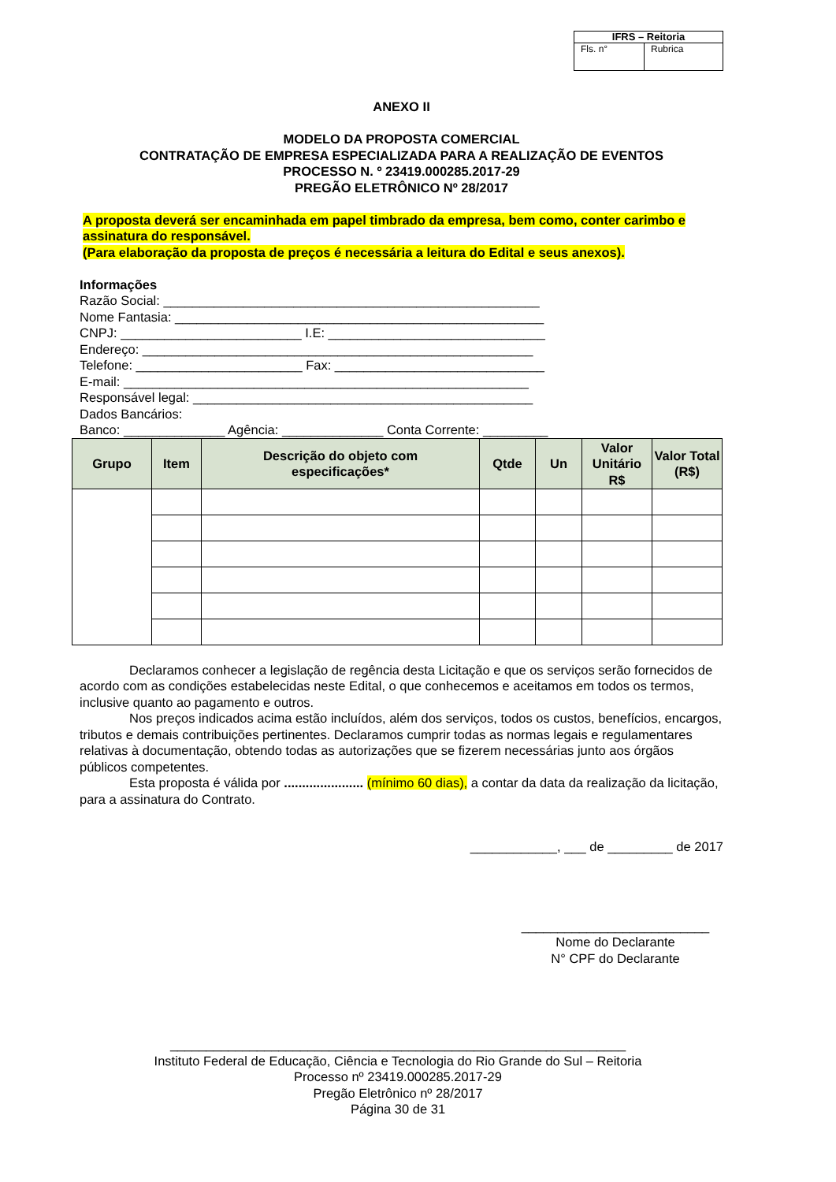| IFRS – Reitoria | |
| Fls. n° | Rubrica |
ANEXO II
MODELO DA PROPOSTA COMERCIAL
CONTRATAÇÃO DE EMPRESA ESPECIALIZADA PARA A REALIZAÇÃO DE EVENTOS
PROCESSO N. º 23419.000285.2017-29
PREGÃO ELETRÔNICO Nº 28/2017
A proposta deverá ser encaminhada em papel timbrado da empresa, bem como, conter carimbo e assinatura do responsável.
(Para elaboração da proposta de preços é necessária a leitura do Edital e seus anexos).
Informações
Razão Social: ____________________________________________________
Nome Fantasia: ___________________________________________________
CNPJ: _________________________ I.E: ______________________________
Endereço: ______________________________________________________
Telefone: _______________________ Fax: _____________________________
E-mail: ________________________________________________________
Responsável legal: _______________________________________________
Dados Bancários:
Banco: ______________ Agência: ______________ Conta Corrente: _________
| Grupo | Item | Descrição do objeto com especificações* | Qtde | Un | Valor Unitário R$ | Valor Total (R$) |
| --- | --- | --- | --- | --- | --- | --- |
Declaramos conhecer a legislação de regência desta Licitação e que os serviços serão fornecidos de acordo com as condições estabelecidas neste Edital, o que conhecemos e aceitamos em todos os termos, inclusive quanto ao pagamento e outros.
Nos preços indicados acima estão incluídos, além dos serviços, todos os custos, benefícios, encargos, tributos e demais contribuições pertinentes. Declaramos cumprir todas as normas legais e regulamentares relativas à documentação, obtendo todas as autorizações que se fizerem necessárias junto aos órgãos públicos competentes.
Esta proposta é válida por ...................... (mínimo 60 dias), a contar da data da realização da licitação, para a assinatura do Contrato.
____________, ___ de _________ de 2017
__________________________
Nome do Declarante
N° CPF do Declarante
_______________________________________________________________
Instituto Federal de Educação, Ciência e Tecnologia do Rio Grande do Sul – Reitoria
Processo nº 23419.000285.2017-29
Pregão Eletrônico nº 28/2017
Página 30 de 31